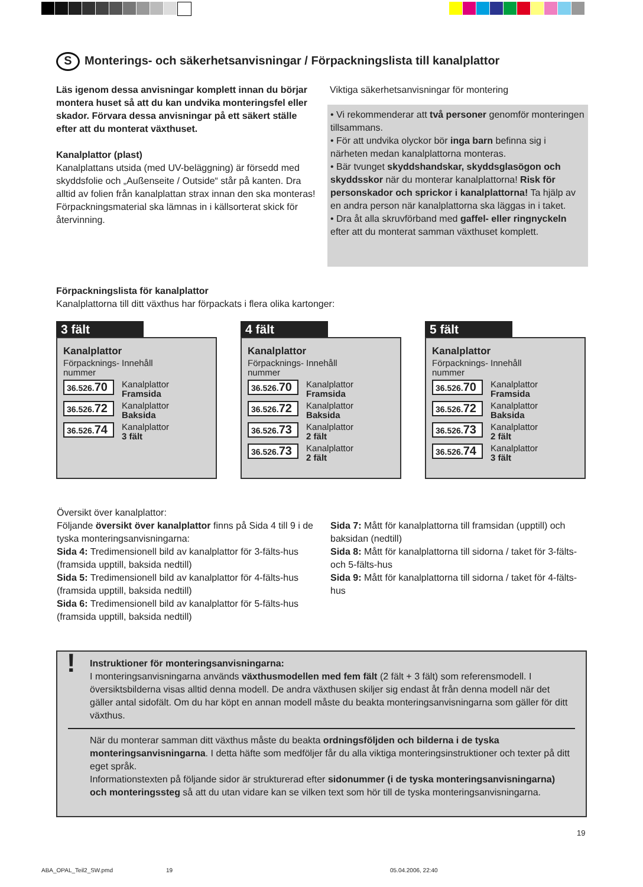S Monterings- och säkerhetsanvisningar / Förpackningslista till kanalplattor
Läs igenom dessa anvisningar komplett innan du börjar montera huset så att du kan undvika monteringsfel eller skador. Förvara dessa anvisningar på ett säkert ställe efter att du monterat växthuset.
Kanalplattor (plast)
Kanalplattans utsida (med UV-beläggning) är försedd med skyddsfolie och „Außenseite / Outside“ står på kanten. Dra alltid av folien från kanalplattan strax innan den ska monteras!
Förpackningsmaterial ska lämnas in i källsorterat skick för återvinning.
Viktiga säkerhetsanvisningar för montering
• Vi rekommenderar att två personer genomför monteringen tillsammans.
• För att undvika olyckor bör inga barn befinna sig i närheten medan kanalplattorna monteras.
• Bär tvunget skyddshandskar, skyddsglasögon och skyddsskor när du monterar kanalplattorna! Risk för personskador och sprickor i kanalplattorna! Ta hjälp av en andra person när kanalplattorna ska läggas in i taket.
• Dra åt alla skruvförband med gaffel- eller ringnyckeln efter att du monterat samman växthuset komplett.
Förpackningslista för kanalplattor
Kanalplattorna till ditt växthus har förpackats i flera olika kartonger:
3 fält
Kanalplattor
| Förpacknings- nummer | Innehåll |
| 36.526. 70 | Kanalplattor Framsida |
| 36.526. 72 | Kanalplattor Baksida |
| 36.526. 74 | Kanalplattor 3 fält |
4 fält
Kanalplattor
| Förpacknings- nummer | Innehåll |
| 36.526. 70 | Kanalplattor Framsida |
| 36.526. 72 | Kanalplattor Baksida |
| 36.526. 73 | Kanalplattor 2 fält |
| 36.526. 73 | Kanalplattor 2 fält |
5 fält
Kanalplattor
| Förpacknings- nummer | Innehåll |
| 36.526. 70 | Kanalplattor Framsida |
| 36.526. 72 | Kanalplattor Baksida |
| 36.526. 73 | Kanalplattor 2 fält |
| 36.526. 74 | Kanalplattor 3 fält |
Översikt över kanalplattor:
Följande översikt över kanalplattor finns på Sida 4 till 9 i de tyska monteringsanvisningarna:
Sida 4: Tredimensionell bild av kanalplattor för 3-fälts-hus (framsida upptill, baksida nedtill)
Sida 5: Tredimensionell bild av kanalplattor för 4-fälts-hus (framsida upptill, baksida nedtill)
Sida 6: Tredimensionell bild av kanalplattor för 5-fälts-hus (framsida upptill, baksida nedtill)
Sida 7: Mått för kanalplattorna till framsidan (upptill) och baksidan (nedtill)
Sida 8: Mått för kanalplattorna till sidorna / taket för 3-fälts- och 5-fälts-hus
Sida 9: Mått för kanalplattorna till sidorna / taket för 4-fälts-hus
!
Instruktioner för monteringsanvisningarna:
I monteringsanvisningarna används växthusmodellen med fem fält (2 fält + 3 fält) som referensmodell. I översiktsbilderna visas alltid denna modell. De andra växthusen skiljer sig endast åt från denna modell när det gäller antal sidofält. Om du har köpt en annan modell måste du beakta monteringsanvisningarna som gäller för ditt växthus.
När du monterar samman ditt växthus måste du beakta ordningsföljden och bilderna i de tyska monteringsanvisningarna. I detta häfte som medföljer får du alla viktiga monteringsinstruktioner och texter på ditt eget språk.
Informationstexten på följande sidor är strukturerad efter sidonummer (i de tyska monteringsanvisningarna) och monteringssteg så att du utan vidare kan se vilken text som hör till de tyska monteringsanvisningarna.
19
ABA_OPAL_Teil2_SW.pmd 19 05.04.2006, 22:40